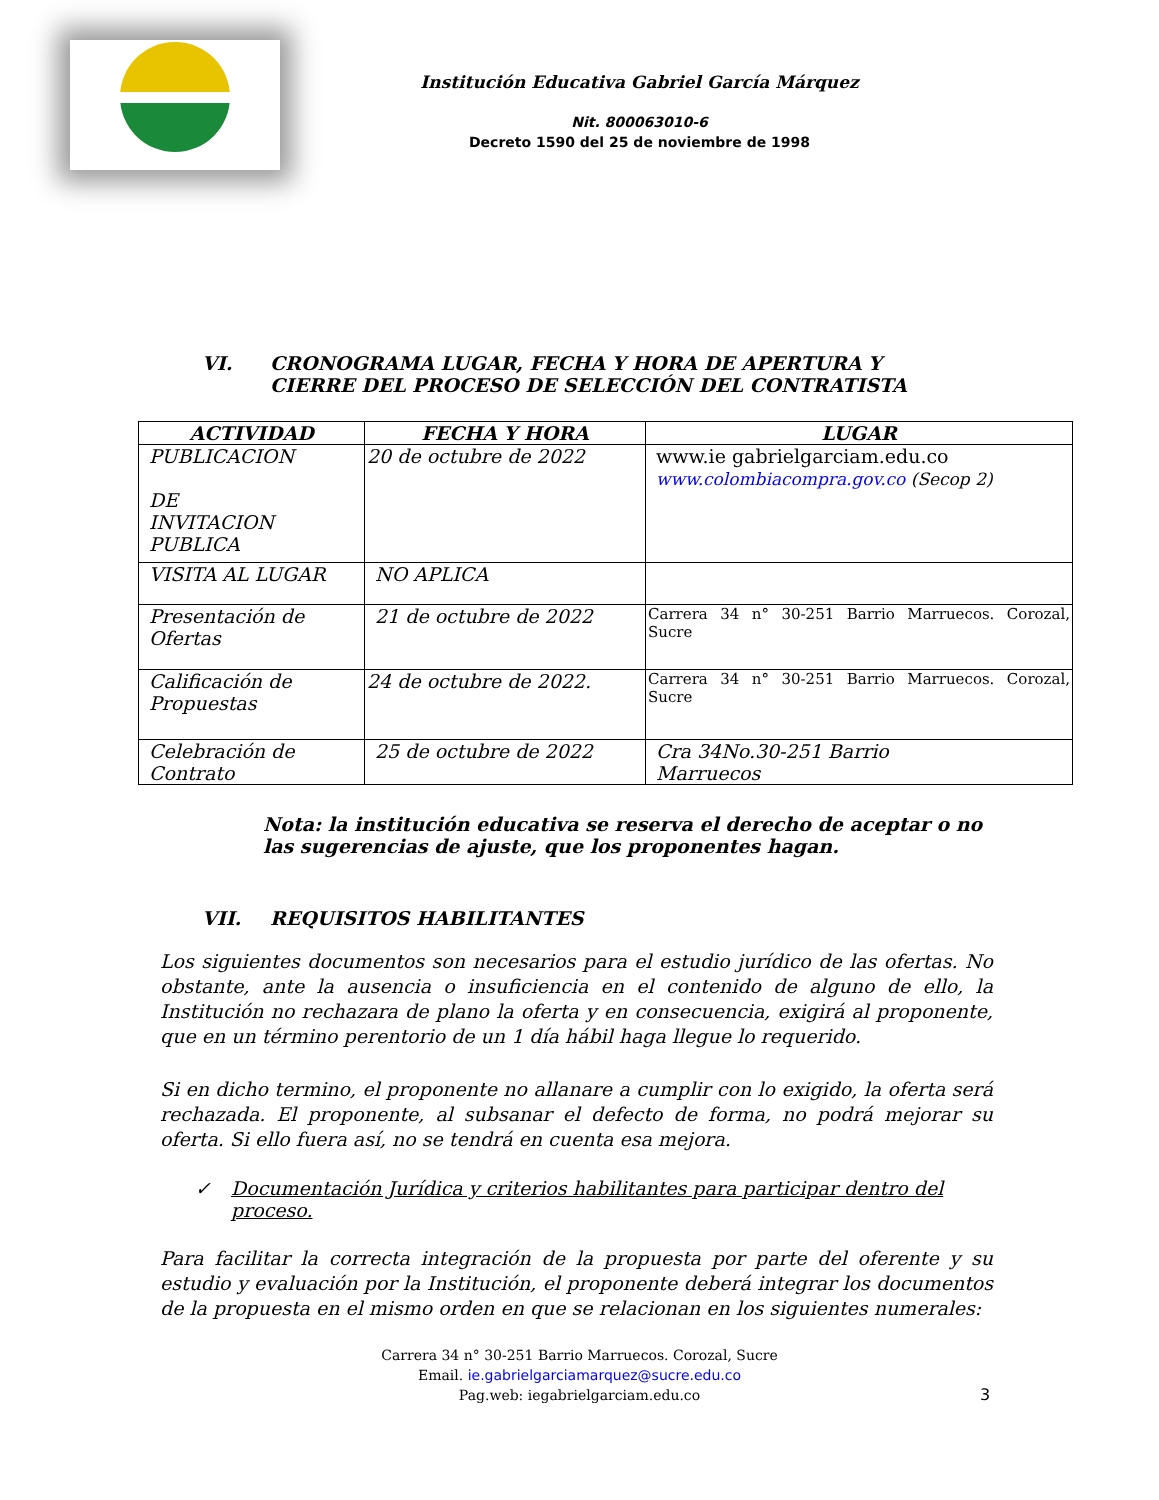Institución Educativa Gabriel García Márquez
Nit. 800063010-6
Decreto 1590 del 25 de noviembre de 1998
VI. CRONOGRAMA LUGAR, FECHA Y HORA DE APERTURA Y CIERRE DEL PROCESO DE SELECCIÓN DEL CONTRATISTA
| ACTIVIDAD | FECHA Y HORA | LUGAR |
| --- | --- | --- |
| PUBLICACION DE INVITACION PUBLICA | 20 de octubre de 2022 | www.ie gabrielgarciam.edu.co www.colombiacompra.gov.co (Secop 2) |
| VISITA AL LUGAR | NO APLICA | |
| Presentación de Ofertas | 21 de octubre de 2022 | Carrera 34 n° 30-251 Barrio Marruecos. Corozal, Sucre |
| Calificación de Propuestas | 24 de octubre de 2022. | Carrera 34 n° 30-251 Barrio Marruecos. Corozal, Sucre |
| Celebración de Contrato | 25 de octubre de 2022 | Cra 34No.30-251 Barrio Marruecos |
Nota: la institución educativa se reserva el derecho de aceptar o no las sugerencias de ajuste, que los proponentes hagan.
VII. REQUISITOS HABILITANTES
Los siguientes documentos son necesarios para el estudio jurídico de las ofertas. No obstante, ante la ausencia o insuficiencia en el contenido de alguno de ello, la Institución no rechazara de plano la oferta y en consecuencia, exigirá al proponente, que en un término perentorio de un 1 día hábil haga llegue lo requerido.
Si en dicho termino, el proponente no allanare a cumplir con lo exigido, la oferta será rechazada. El proponente, al subsanar el defecto de forma, no podrá mejorar su oferta. Si ello fuera así, no se tendrá en cuenta esa mejora.
✓ Documentación Jurídica y criterios habilitantes para participar dentro del proceso.
Para facilitar la correcta integración de la propuesta por parte del oferente y su estudio y evaluación por la Institución, el proponente deberá integrar los documentos de la propuesta en el mismo orden en que se relacionan en los siguientes numerales:
Carrera 34 n° 30-251 Barrio Marruecos. Corozal, Sucre
Email. ie.gabrielgarciamarquez@sucre.edu.co
Pag.web: iegabrielgarciam.edu.co
3